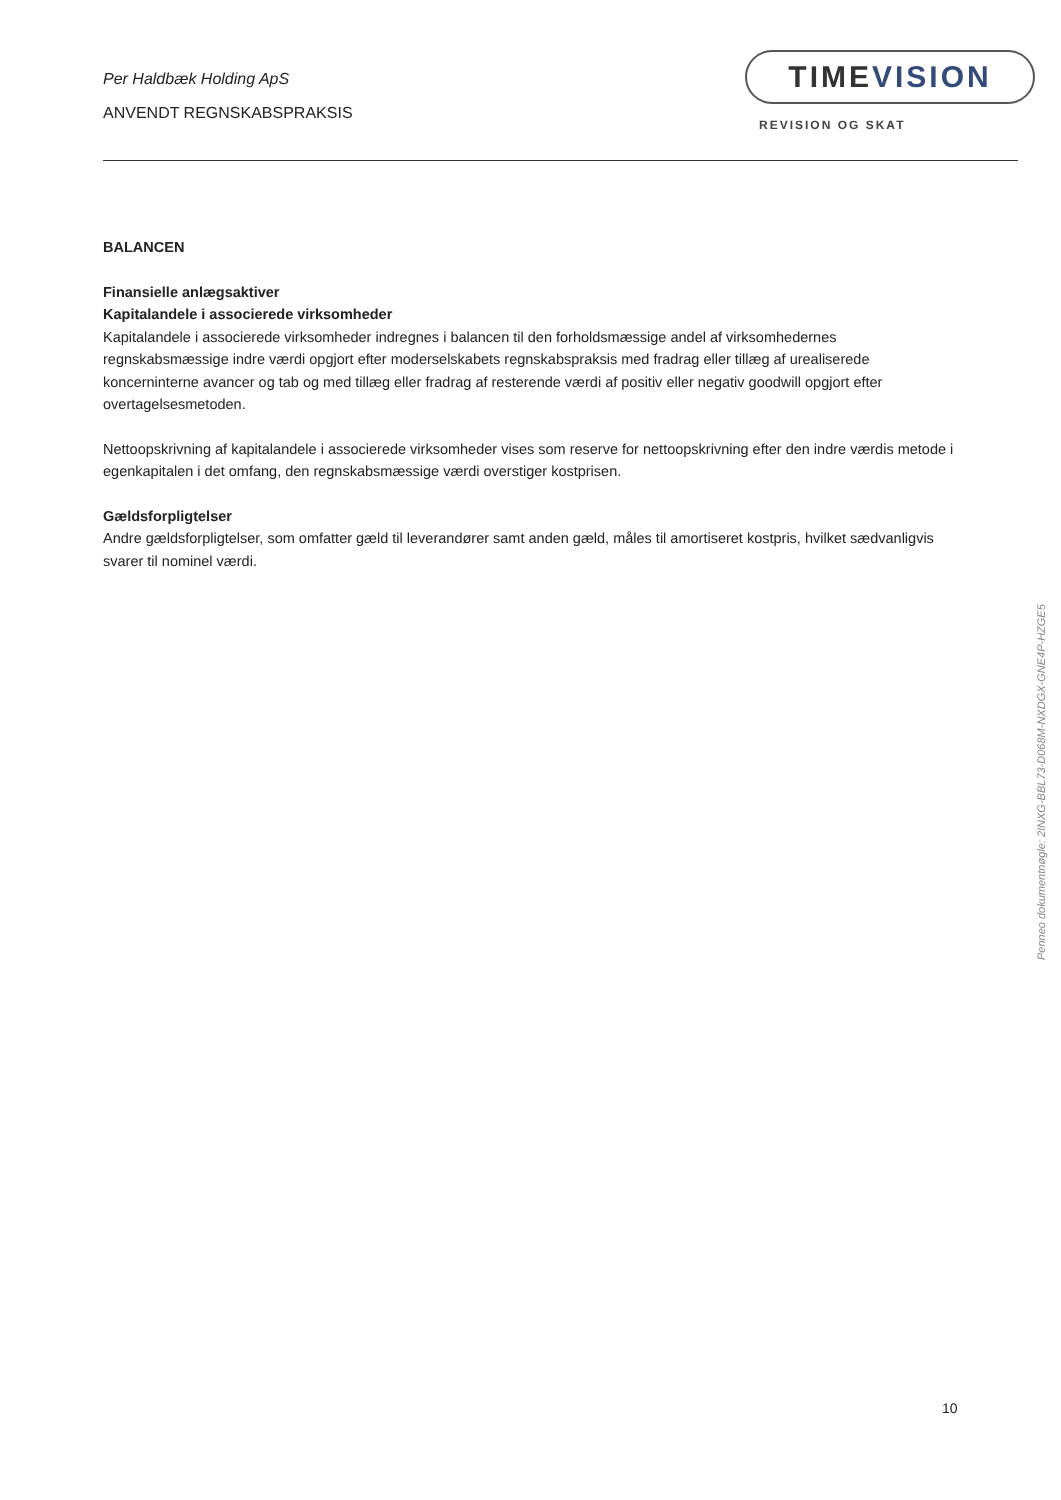Per Haldbæk Holding ApS
ANVENDT REGNSKABSPRAKSIS
TIMEVISION
REVISION OG SKAT
BALANCEN
Finansielle anlægsaktiver
Kapitalandele i associerede virksomheder
Kapitalandele i associerede virksomheder indregnes i balancen til den forholdsmæssige andel af virksomhedernes regnskabsmæssige indre værdi opgjort efter moderselskabets regnskabspraksis med fradrag eller tillæg af urealiserede koncerninterne avancer og tab og med tillæg eller fradrag af resterende værdi af positiv eller negativ goodwill opgjort efter overtagelsesmetoden.
Nettoopskrivning af kapitalandele i associerede virksomheder vises som reserve for nettoopskrivning efter den indre værdis metode i egenkapitalen i det omfang, den regnskabsmæssige værdi overstiger kostprisen.
Gældsforpligtelser
Andre gældsforpligtelser, som omfatter gæld til leverandører samt anden gæld, måles til amortiseret kostpris, hvilket sædvanligvis svarer til nominel værdi.
Penneo dokumentnøgle: 2INXG-BBL73-D068M-NXDGX-GNE4P-HZGE5
10